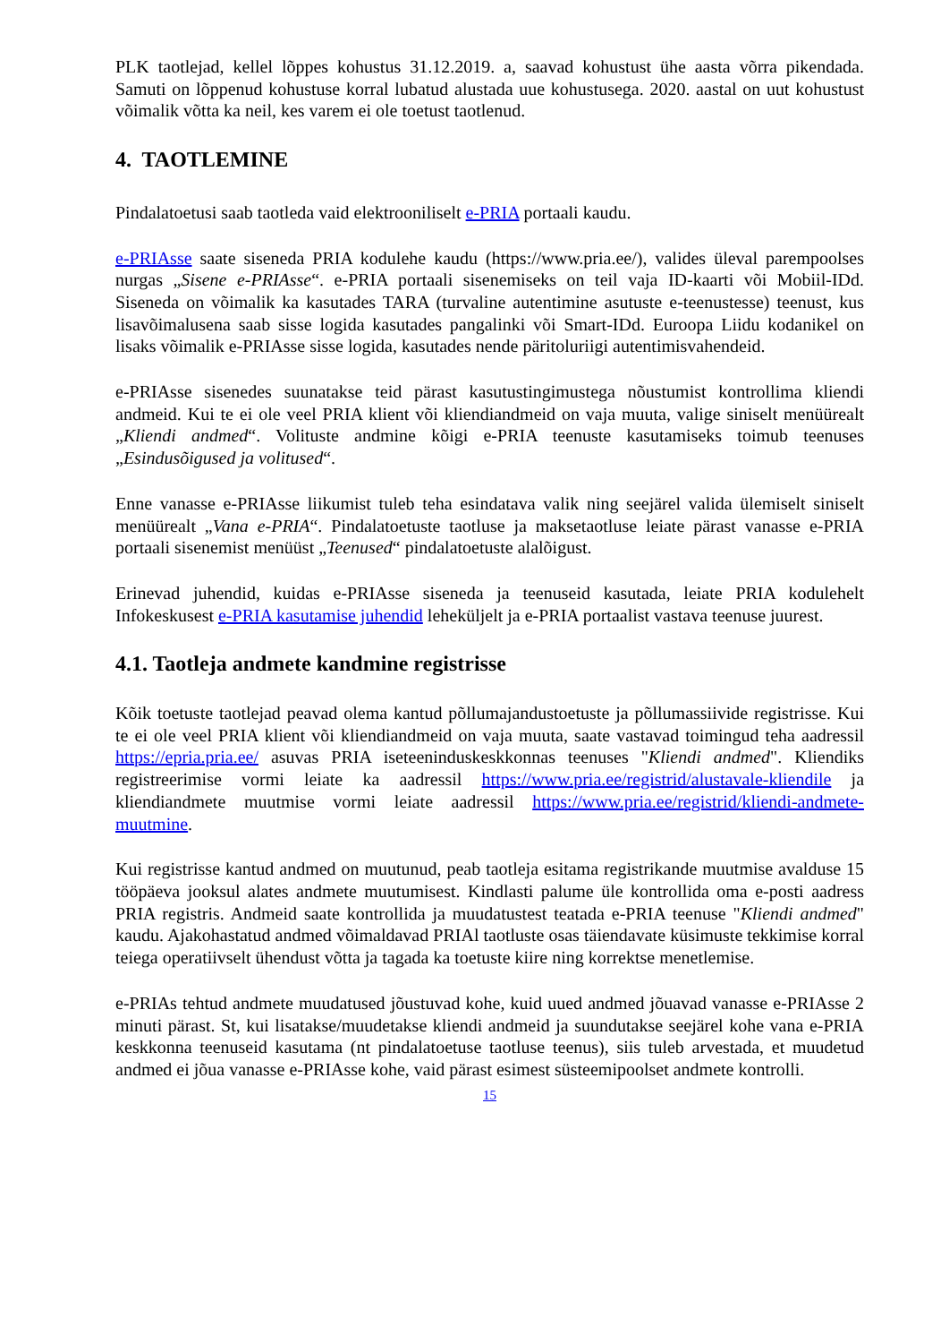PLK taotlejad, kellel lõppes kohustus 31.12.2019. a, saavad kohustust ühe aasta võrra pikendada. Samuti on lõppenud kohustuse korral lubatud alustada uue kohustusega. 2020. aastal on uut kohustust võimalik võtta ka neil, kes varem ei ole toetust taotlenud.
4. TAOTLEMINE
Pindalatoetusi saab taotleda vaid elektrooniliselt e-PRIA portaali kaudu.
e-PRIAsse saate siseneda PRIA kodulehe kaudu (https://www.pria.ee/), valides üleval parempoolses nurgas „Sisene e-PRIAsse“. e-PRIA portaali sisenemiseks on teil vaja ID-kaarti või Mobiil-IDd. Siseneda on võimalik ka kasutades TARA (turvaline autentimine asutuste e-teenustesse) teenust, kus lisavõimalusena saab sisse logida kasutades pangalinki või Smart-IDd. Euroopa Liidu kodanikel on lisaks võimalik e-PRIAsse sisse logida, kasutades nende päritoluriigi autentimisvahendeid.
e-PRIAsse sisenedes suunatakse teid pärast kasutustingimustega nõustumist kontrollima kliendi andmeid. Kui te ei ole veel PRIA klient või kliendiandmeid on vaja muuta, valige siniselt menüürealt „Kliendi andmed“. Volituste andmine kõigi e-PRIA teenuste kasutamiseks toimub teenuses „Esindusõigused ja volitused“.
Enne vanasse e-PRIAsse liikumist tuleb teha esindatava valik ning seejärel valida ülemiselt siniselt menüürealt „Vana e-PRIA“. Pindalatoetuste taotluse ja maksetaotluse leiate pärast vanasse e-PRIA portaali sisenemist menüüst „Teenused“ pindalatoetuste alalõigust.
Erinevad juhendid, kuidas e-PRIAsse siseneda ja teenuseid kasutada, leiate PRIA kodulehelt Infokeskusest e-PRIA kasutamise juhendid leheküljelt ja e-PRIA portaalist vastava teenuse juurest.
4.1. Taotleja andmete kandmine registrisse
Kõik toetuste taotlejad peavad olema kantud põllumajandustoetuste ja põllumassiivide registrisse. Kui te ei ole veel PRIA klient või kliendiandmeid on vaja muuta, saate vastavad toimingud teha aadressil https://epria.pria.ee/ asuvas PRIA iseteeninduskeskkonnas teenuses "Kliendi andmed". Kliendiks registreerimise vormi leiate ka aadressil https://www.pria.ee/registrid/alustavale-kliendile ja kliendiandmete muutmise vormi leiate aadressil https://www.pria.ee/registrid/kliendi-andmete-muutmine.
Kui registrisse kantud andmed on muutunud, peab taotleja esitama registrikande muutmise avalduse 15 tööpäeva jooksul alates andmete muutumisest. Kindlasti palume üle kontrollida oma e-posti aadress PRIA registris. Andmeid saate kontrollida ja muudatustest teatada e-PRIA teenuse "Kliendi andmed" kaudu. Ajakohastatud andmed võimaldavad PRIAl taotluste osas täiendavate küsimuste tekkimise korral teiega operatiivselt ühendust võtta ja tagada ka toetuste kiire ning korrektse menetlemise.
e-PRIAs tehtud andmete muudatused jõustuvad kohe, kuid uued andmed jõuavad vanasse e-PRIAsse 2 minuti pärast. St, kui lisatakse/muudetakse kliendi andmeid ja suundutakse seejärel kohe vana e-PRIA keskkonna teenuseid kasutama (nt pindalatoetuse taotluse teenus), siis tuleb arvestada, et muudetud andmed ei jõua vanasse e-PRIAsse kohe, vaid pärast esimest süsteemipoolset andmete kontrolli.
15